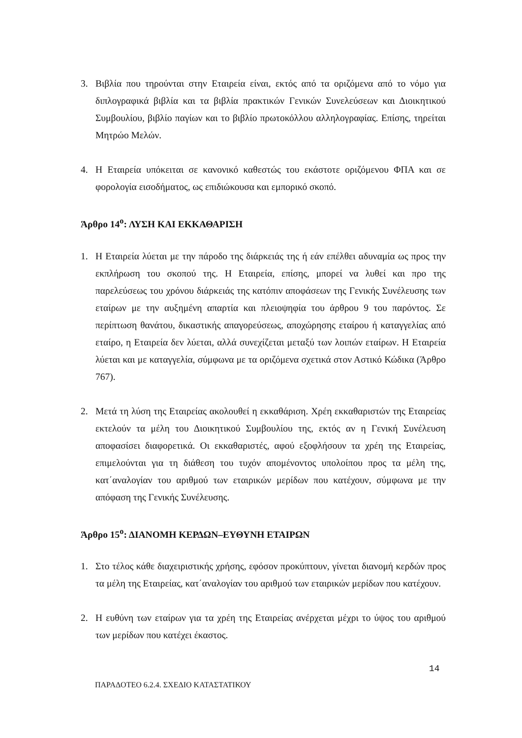3. Βιβλία που τηρούνται στην Εταιρεία είναι, εκτός από τα οριζόμενα από το νόμο για διπλογραφικά βιβλία και τα βιβλία πρακτικών Γενικών Συνελεύσεων και Διοικητικού Συμβουλίου, βιβλίο παγίων και το βιβλίο πρωτοκόλλου αλληλογραφίας. Επίσης, τηρείται Μητρώο Μελών.
4. Η Εταιρεία υπόκειται σε κανονικό καθεστώς του εκάστοτε οριζόμενου ΦΠΑ και σε φορολογία εισοδήματος, ως επιδιώκουσα και εμπορικό σκοπό.
Άρθρο 14<sup>ο</sup>: ΛΥΣΗ ΚΑΙ ΕΚΚΑΘΑΡΙΣΗ
1. Η Εταιρεία λύεται με την πάροδο της διάρκειάς της ή εάν επέλθει αδυναμία ως προς την εκπλήρωση του σκοπού της. Η Εταιρεία, επίσης, μπορεί να λυθεί και προ της παρελεύσεως του χρόνου διάρκειάς της κατόπιν αποφάσεων της Γενικής Συνέλευσης των εταίρων με την αυξημένη απαρτία και πλειοψηφία του άρθρου 9 του παρόντος. Σε περίπτωση θανάτου, δικαστικής απαγορεύσεως, αποχώρησης εταίρου ή καταγγελίας από εταίρο, η Εταιρεία δεν λύεται, αλλά συνεχίζεται μεταξύ των λοιπών εταίρων. Η Εταιρεία λύεται και με καταγγελία, σύμφωνα με τα οριζόμενα σχετικά στον Αστικό Κώδικα (Άρθρο 767).
2. Μετά τη λύση της Εταιρείας ακολουθεί η εκκαθάριση. Χρέη εκκαθαριστών της Εταιρείας εκτελούν τα μέλη του Διοικητικού Συμβουλίου της, εκτός αν η Γενική Συνέλευση αποφασίσει διαφορετικά. Οι εκκαθαριστές, αφού εξοφλήσουν τα χρέη της Εταιρείας, επιμελούνται για τη διάθεση του τυχόν απομένοντος υπολοίπου προς τα μέλη της, κατ΄αναλογίαν του αριθμού των εταιρικών μερίδων που κατέχουν, σύμφωνα με την απόφαση της Γενικής Συνέλευσης.
Άρθρο 15<sup>ο</sup>: ΔΙΑΝΟΜΗ ΚΕΡΔΩΝ–ΕΥΘΥΝΗ ΕΤΑΙΡΩΝ
1. Στο τέλος κάθε διαχειριστικής χρήσης, εφόσον προκύπτουν, γίνεται διανομή κερδών προς τα μέλη της Εταιρείας, κατ΄αναλογίαν του αριθμού των εταιρικών μερίδων που κατέχουν.
2. Η ευθύνη των εταίρων για τα χρέη της Εταιρείας ανέρχεται μέχρι το ύψος του αριθμού των μερίδων που κατέχει έκαστος.
14
ΠΑΡΑΔΟΤΕΟ 6.2.4. ΣΧΕΔΙΟ ΚΑΤΑΣΤΑΤΙΚΟΥ